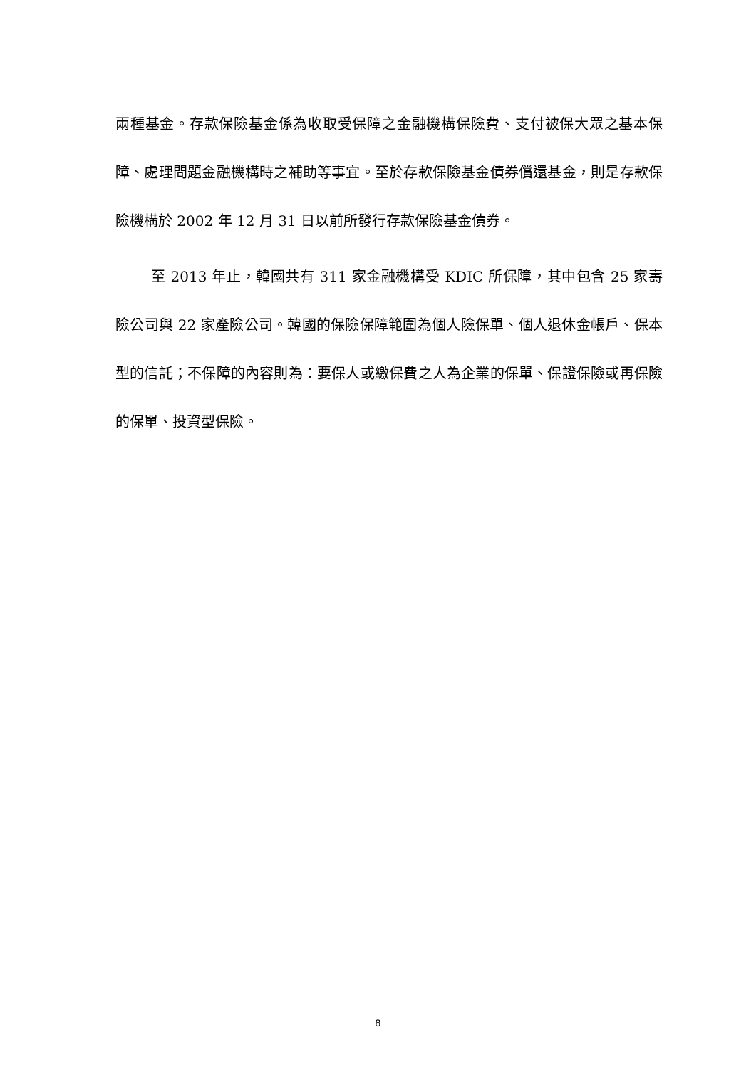兩種基金。存款保險基金係為收取受保障之金融機構保險費、支付被保大眾之基本保障、處理問題金融機構時之補助等事宜。至於存款保險基金債券償還基金，則是存款保險機構於 2002 年 12 月 31 日以前所發行存款保險基金債券。
至 2013 年止，韓國共有 311 家金融機構受 KDIC 所保障，其中包含 25 家壽險公司與 22 家產險公司。韓國的保險保障範圍為個人險保單、個人退休金帳戶、保本型的信託；不保障的內容則為：要保人或繳保費之人為企業的保單、保證保險或再保險的保單、投資型保險。
8